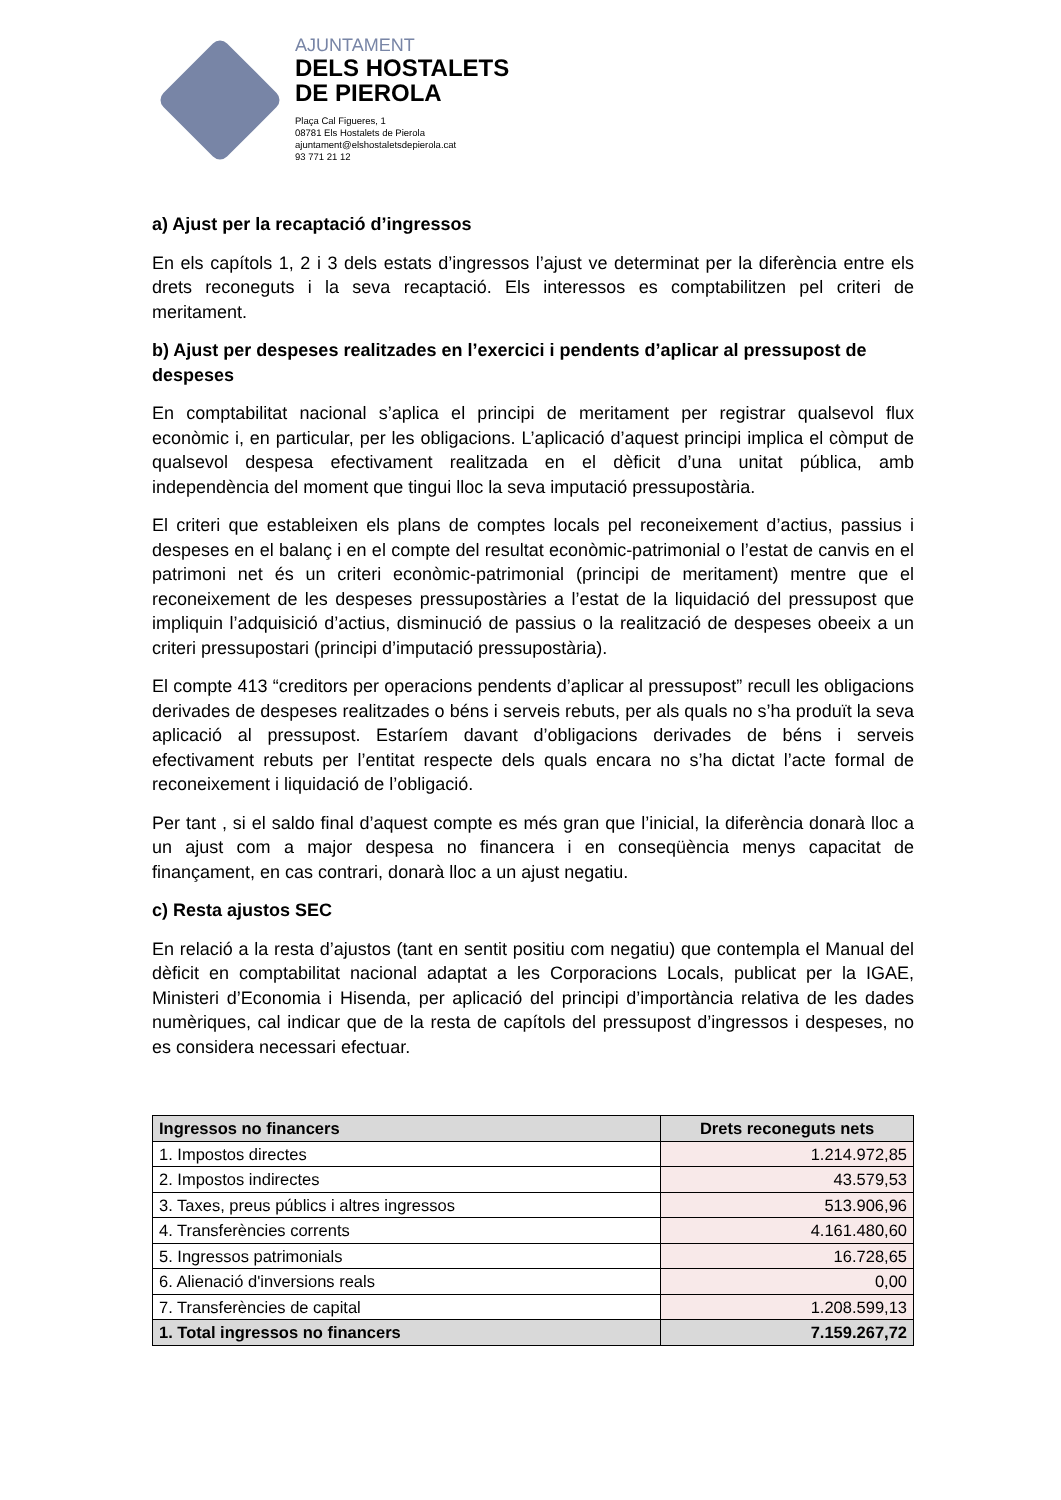AJUNTAMENT
DELS HOSTALETS
DE PIEROLA
Plaça Cal Figueres, 1
08781 Els Hostalets de Pierola
ajuntament@elshostaletsdepierola.cat
93 771 21 12
a) Ajust per la recaptació d’ingressos
En els capítols 1, 2 i 3 dels estats d’ingressos l’ajust ve determinat per la diferència entre els drets reconeguts i la seva recaptació. Els interessos es comptabilitzen pel criteri de meritament.
b) Ajust per despeses realitzades en l’exercici i pendents d’aplicar al pressupost de despeses
En comptabilitat nacional s’aplica el principi de meritament per registrar qualsevol flux econòmic i, en particular, per les obligacions. L’aplicació d’aquest principi implica el còmput de qualsevol despesa efectivament realitzada en el dèficit d’una unitat pública, amb independència del moment que tingui lloc la seva imputació pressupostària.
El criteri que estableixen els plans de comptes locals pel reconeixement d’actius, passius i despeses en el balanç i en el compte del resultat econòmic-patrimonial o l’estat de canvis en el patrimoni net és un criteri econòmic-patrimonial (principi de meritament) mentre que el reconeixement de les despeses pressupostàries a l’estat de la liquidació del pressupost que impliquin l’adquisició d’actius, disminució de passius o la realització de despeses obeeix a un criteri pressupostari (principi d’imputació pressupostària).
El compte 413 “creditors per operacions pendents d’aplicar al pressupost” recull les obligacions derivades de despeses realitzades o béns i serveis rebuts, per als quals no s’ha produït la seva aplicació al pressupost. Estaríem davant d’obligacions derivades de béns i serveis efectivament rebuts per l’entitat respecte dels quals encara no s’ha dictat l’acte formal de reconeixement i liquidació de l’obligació.
Per tant , si el saldo final d’aquest compte es més gran que l’inicial, la diferència donarà lloc a un ajust com a major despesa no financera i en conseqüència menys capacitat de finançament, en cas contrari, donarà lloc a un ajust negatiu.
c) Resta ajustos SEC
En relació a la resta d’ajustos (tant en sentit positiu com negatiu) que contempla el Manual del dèficit en comptabilitat nacional adaptat a les Corporacions Locals, publicat per la IGAE, Ministeri d’Economia i Hisenda, per aplicació del principi d’importància relativa de les dades numèriques, cal indicar que de la resta de capítols del pressupost d’ingressos i despeses, no es considera necessari efectuar.
| Ingressos no financers | Drets reconeguts nets |
| --- | --- |
| 1. Impostos directes | 1.214.972,85 |
| 2. Impostos indirectes | 43.579,53 |
| 3. Taxes, preus públics i altres ingressos | 513.906,96 |
| 4. Transferències corrents | 4.161.480,60 |
| 5. Ingressos patrimonials | 16.728,65 |
| 6. Alienació d'inversions reals | 0,00 |
| 7. Transferències de capital | 1.208.599,13 |
| 1. Total ingressos no financers | 7.159.267,72 |